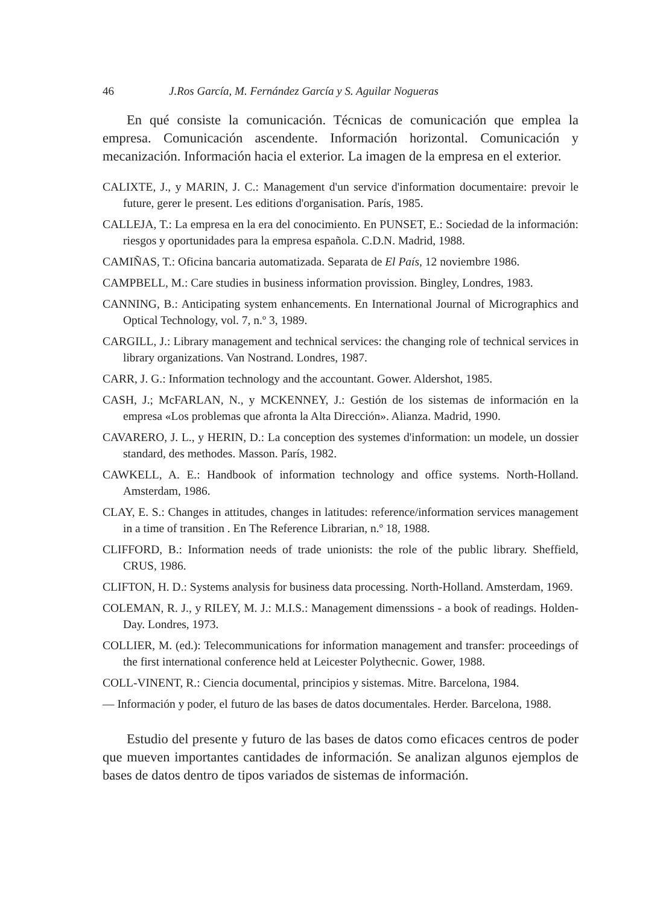46 J.Ros García, M. Fernández García y S. Aguilar Nogueras
En qué consiste la comunicación. Técnicas de comunicación que emplea la empresa. Comunicación ascendente. Información horizontal. Comunicación y mecanización. Información hacia el exterior. La imagen de la empresa en el exterior.
CALIXTE, J., y MARIN, J. C.: Management d'un service d'information documentaire: prevoir le future, gerer le present. Les editions d'organisation. París, 1985.
CALLEJA, T.: La empresa en la era del conocimiento. En PUNSET, E.: Sociedad de la información: riesgos y oportunidades para la empresa española. C.D.N. Madrid, 1988.
CAMIÑAS, T.: Oficina bancaria automatizada. Separata de El País, 12 noviembre 1986.
CAMPBELL, M.: Care studies in business information provission. Bingley, Londres, 1983.
CANNING, B.: Anticipating system enhancements. En International Journal of Micrographics and Optical Technology, vol. 7, n.º 3, 1989.
CARGILL, J.: Library management and technical services: the changing role of technical services in library organizations. Van Nostrand. Londres, 1987.
CARR, J. G.: Information technology and the accountant. Gower. Aldershot, 1985.
CASH, J.; McFARLAN, N., y MCKENNEY, J.: Gestión de los sistemas de información en la empresa «Los problemas que afronta la Alta Dirección». Alianza. Madrid, 1990.
CAVARERO, J. L., y HERIN, D.: La conception des systemes d'information: un modele, un dossier standard, des methodes. Masson. París, 1982.
CAWKELL, A. E.: Handbook of information technology and office systems. North-Holland. Amsterdam, 1986.
CLAY, E. S.: Changes in attitudes, changes in latitudes: reference/information services management in a time of transition . En The Reference Librarian, n.º 18, 1988.
CLIFFORD, B.: Information needs of trade unionists: the role of the public library. Sheffield, CRUS, 1986.
CLIFTON, H. D.: Systems analysis for business data processing. North-Holland. Amsterdam, 1969.
COLEMAN, R. J., y RILEY, M. J.: M.I.S.: Management dimenssions - a book of readings. Holden-Day. Londres, 1973.
COLLIER, M. (ed.): Telecommunications for information management and transfer: proceedings of the first international conference held at Leicester Polythecnic. Gower, 1988.
COLL-VINENT, R.: Ciencia documental, principios y sistemas. Mitre. Barcelona, 1984.
— Información y poder, el futuro de las bases de datos documentales. Herder. Barcelona, 1988.
Estudio del presente y futuro de las bases de datos como eficaces centros de poder que mueven importantes cantidades de información. Se analizan algunos ejemplos de bases de datos dentro de tipos variados de sistemas de información.